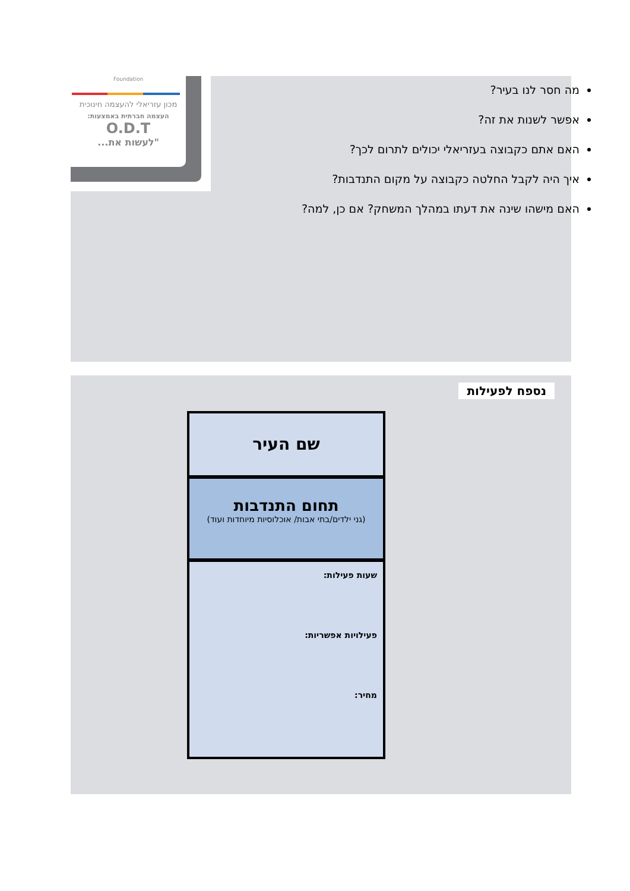Foundation
מכון עזריאלי להעצמה חינוכית
העצמה חברתית באמצעות:
O.D.T
"לעשות את...
מה חסר לנו בעיר?
אפשר לשנות את זה?
האם אתם כקבוצה בעזריאלי יכולים לתרום לכך?
איך היה לקבל החלטה כקבוצה על מקום התנדבות?
האם מישהו שינה את דעתו במהלך המשחק? אם כן, למה?
נספח לפעילות
שם העיר
תחום התנדבות
(גני ילדים/בתי אבות/ אוכלוסיות מיוחדות ועוד)
שעות פעילות:
פעילויות אפשריות:
מחיר: